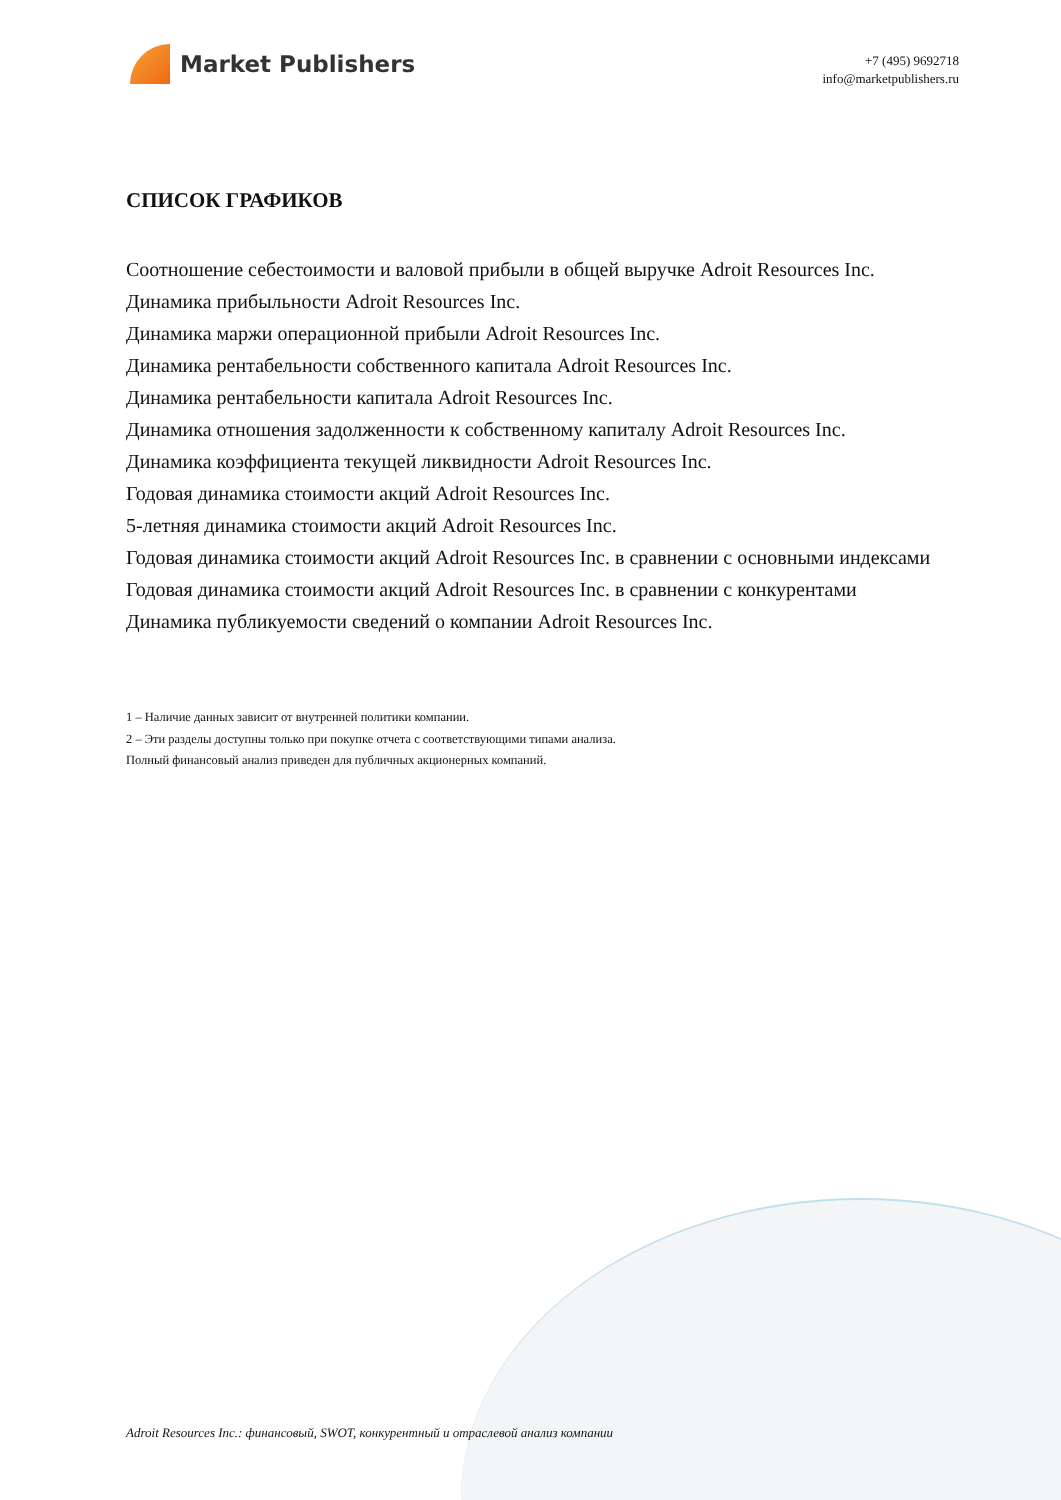Market Publishers
+7 (495) 9692718
info@marketpublishers.ru
СПИСОК ГРАФИКОВ
Соотношение себестоимости и валовой прибыли в общей выручке Adroit Resources Inc.
Динамика прибыльности Adroit Resources Inc.
Динамика маржи операционной прибыли Adroit Resources Inc.
Динамика рентабельности собственного капитала Adroit Resources Inc.
Динамика рентабельности капитала Adroit Resources Inc.
Динамика отношения задолженности к собственному капиталу Adroit Resources Inc.
Динамика коэффициента текущей ликвидности Adroit Resources Inc.
Годовая динамика стоимости акций Adroit Resources Inc.
5-летняя динамика стоимости акций Adroit Resources Inc.
Годовая динамика стоимости акций Adroit Resources Inc. в сравнении с основными индексами
Годовая динамика стоимости акций Adroit Resources Inc. в сравнении с конкурентами
Динамика публикуемости сведений о компании Adroit Resources Inc.
1 – Наличие данных зависит от внутренней политики компании.
2 – Эти разделы доступны только при покупке отчета с соответствующими типами анализа.
Полный финансовый анализ приведен для публичных акционерных компаний.
Adroit Resources Inc.: финансовый, SWOT, конкурентный и отраслевой анализ компании